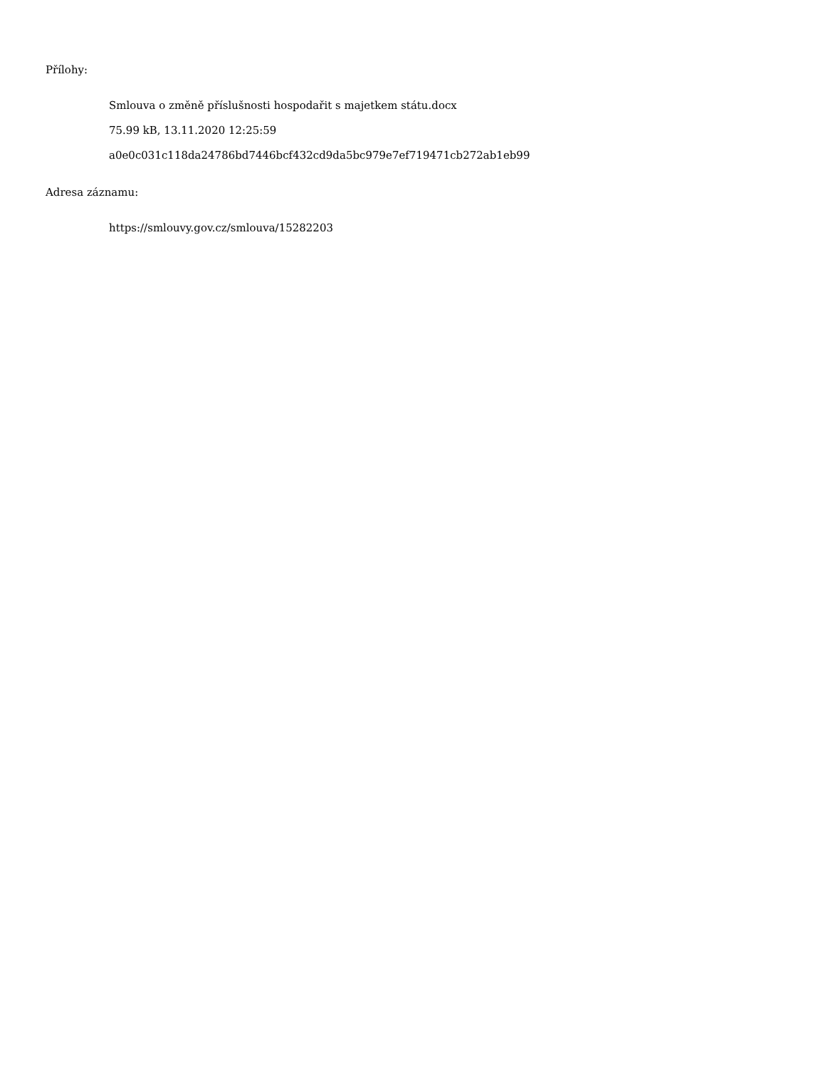Přílohy:
Smlouva o změně příslušnosti hospodařit s majetkem státu.docx
75.99 kB, 13.11.2020 12:25:59
a0e0c031c118da24786bd7446bcf432cd9da5bc979e7ef719471cb272ab1eb99
Adresa záznamu:
https://smlouvy.gov.cz/smlouva/15282203